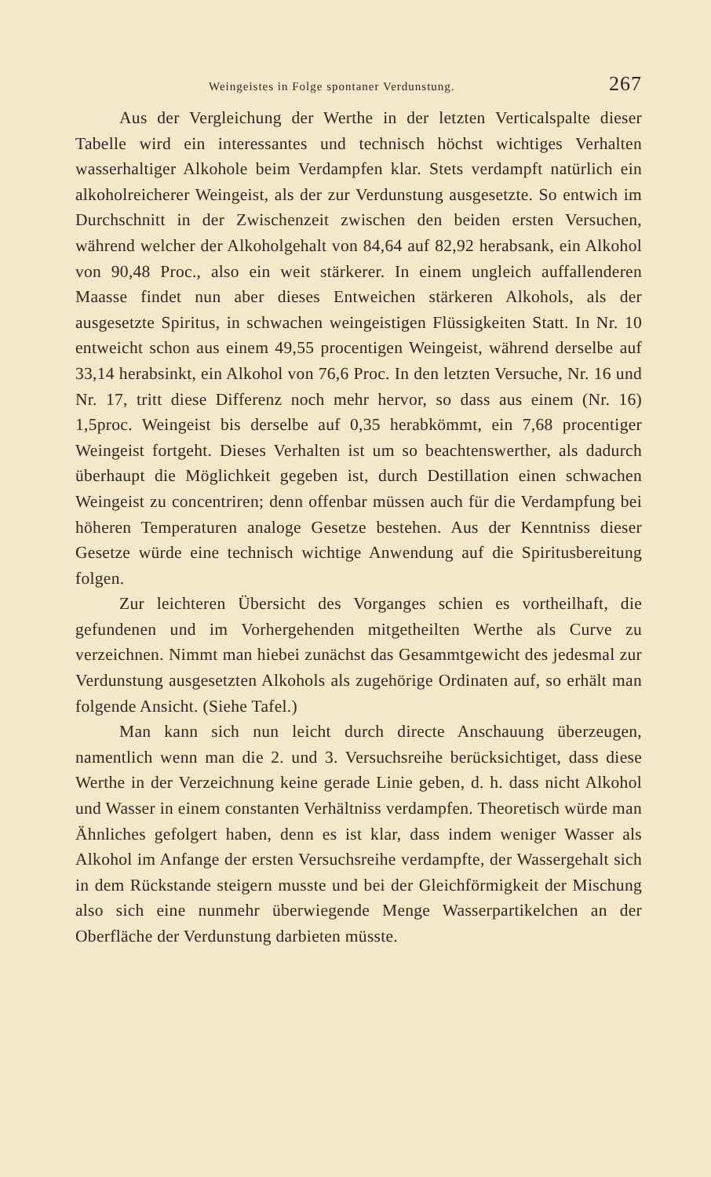Weingeistes in Folge spontaner Verdunstung. 267
Aus der Vergleichung der Werthe in der letzten Verticalspalte dieser Tabelle wird ein interessantes und technisch höchst wichtiges Verhalten wasserhaltiger Alkohole beim Verdampfen klar. Stets verdampft natürlich ein alkoholreicherer Weingeist, als der zur Verdunstung ausgesetzte. So entwich im Durchschnitt in der Zwischenzeit zwischen den beiden ersten Versuchen, während welcher der Alkoholgehalt von 84,64 auf 82,92 herabsank, ein Alkohol von 90,48 Proc., also ein weit stärkerer. In einem ungleich auffallenderen Maasse findet nun aber dieses Entweichen stärkeren Alkohols, als der ausgesetzte Spiritus, in schwachen weingeistigen Flüssigkeiten Statt. In Nr. 10 entweicht schon aus einem 49,55 procentigen Weingeist, während derselbe auf 33,14 herabsinkt, ein Alkohol von 76,6 Proc. In den letzten Versuche, Nr. 16 und Nr. 17, tritt diese Differenz noch mehr hervor, so dass aus einem (Nr. 16) 1,5proc. Weingeist bis derselbe auf 0,35 herabkömmt, ein 7,68 procentiger Weingeist fortgeht. Dieses Verhalten ist um so beachtenswerther, als dadurch überhaupt die Möglichkeit gegeben ist, durch Destillation einen schwachen Weingeist zu concentriren; denn offenbar müssen auch für die Verdampfung bei höheren Temperaturen analoge Gesetze bestehen. Aus der Kenntniss dieser Gesetze würde eine technisch wichtige Anwendung auf die Spiritusbereitung folgen.
Zur leichteren Übersicht des Vorganges schien es vortheilhaft, die gefundenen und im Vorhergehenden mitgetheilten Werthe als Curve zu verzeichnen. Nimmt man hiebei zunächst das Gesammtgewicht des jedesmal zur Verdunstung ausgesetzten Alkohols als zugehörige Ordinaten auf, so erhält man folgende Ansicht. (Siehe Tafel.)
Man kann sich nun leicht durch directe Anschauung überzeugen, namentlich wenn man die 2. und 3. Versuchsreihe berücksichtiget, dass diese Werthe in der Verzeichnung keine gerade Linie geben, d. h. dass nicht Alkohol und Wasser in einem constanten Verhältniss verdampfen. Theoretisch würde man Ähnliches gefolgert haben, denn es ist klar, dass indem weniger Wasser als Alkohol im Anfange der ersten Versuchsreihe verdampfte, der Wassergehalt sich in dem Rückstande steigern musste und bei der Gleichförmigkeit der Mischung also sich eine nunmehr überwiegende Menge Wasserpartikelchen an der Oberfläche der Verdunstung darbieten müsste.